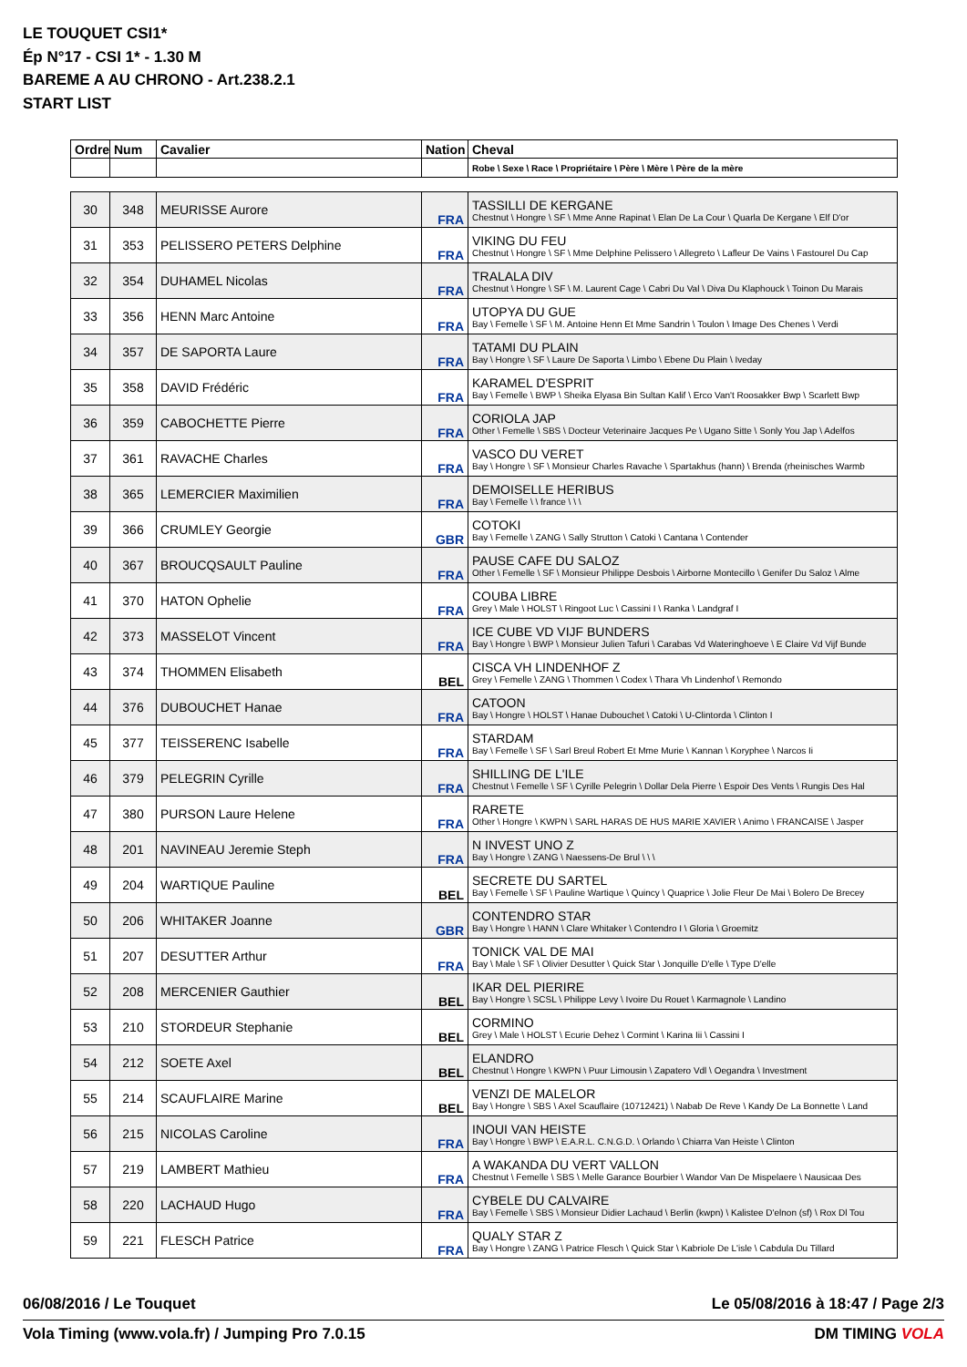LE TOUQUET CSI1*
Ép N°17 - CSI 1* - 1.30 M
BAREME A AU CHRONO - Art.238.2.1
START LIST
| Ordre | Num | Cavalier | Nation | Cheval |
| --- | --- | --- | --- | --- |
| | | | | Robe \ Sexe \ Race \ Propriétaire \ Père \ Mère \ Père de la mère |
| 30 | 348 | MEURISSE Aurore | FRA | TASSILLI DE KERGANE Chestnut \ Hongre \ SF \ Mme Anne Rapinat \ Elan De La Cour \ Quarla De Kergane \ Elf D'or |
| 31 | 353 | PELISSERO PETERS Delphine | FRA | VIKING DU FEU Chestnut \ Hongre \ SF \ Mme Delphine Pelissero \ Allegreto \ Lafleur De Vains \ Fastourel Du Cap |
| 32 | 354 | DUHAMEL Nicolas | FRA | TRALALA DIV Chestnut \ Hongre \ SF \ M. Laurent Cage \ Cabri Du Val \ Diva Du Klaphouck \ Toinon Du Marais |
| 33 | 356 | HENN Marc Antoine | FRA | UTOPYA DU GUE Bay \ Femelle \ SF \ M. Antoine Henn Et Mme Sandrin \ Toulon \ Image Des Chenes \ Verdi |
| 34 | 357 | DE SAPORTA Laure | FRA | TATAMI DU PLAIN Bay \ Hongre \ SF \ Laure De Saporta \ Limbo \ Ebene Du Plain \ Iveday |
| 35 | 358 | DAVID Frédéric | FRA | KARAMEL D'ESPRIT Bay \ Femelle \ BWP \ Sheika Elyasa Bin Sultan Kalif \ Erco Van't Roosakker Bwp \ Scarlett Bwp |
| 36 | 359 | CABOCHETTE Pierre | FRA | CORIOLA JAP Other \ Femelle \ SBS \ Docteur Veterinaire Jacques Pe \ Ugano Sitte \ Sonly You Jap \ Adelfos |
| 37 | 361 | RAVACHE Charles | FRA | VASCO DU VERET Bay \ Hongre \ SF \ Monsieur Charles Ravache \ Spartakhus (hann) \ Brenda (rheinisches Warmb |
| 38 | 365 | LEMERCIER Maximilien | FRA | DEMOISELLE HERIBUS Bay \ Femelle \ \ france \ \ \ |
| 39 | 366 | CRUMLEY Georgie | GBR | COTOKI Bay \ Femelle \ ZANG \ Sally Strutton \ Catoki \ Cantana \ Contender |
| 40 | 367 | BROUCQSAULT Pauline | FRA | PAUSE CAFE DU SALOZ Other \ Femelle \ SF \ Monsieur Philippe Desbois \ Airborne Montecillo \ Genifer Du Saloz \ Alme |
| 41 | 370 | HATON Ophelie | FRA | COUBA LIBRE Grey \ Male \ HOLST \ Ringoot Luc \ Cassini I \ Ranka \ Landgraf I |
| 42 | 373 | MASSELOT Vincent | FRA | ICE CUBE VD VIJF BUNDERS Bay \ Hongre \ BWP \ Monsieur Julien Tafuri \ Carabas Vd Wateringhoeve \ E Claire Vd Vijf Bunde |
| 43 | 374 | THOMMEN Elisabeth | BEL | CISCA VH LINDENHOF Z Grey \ Femelle \ ZANG \ Thommen \ Codex \ Thara Vh Lindenhof \ Remondo |
| 44 | 376 | DUBOUCHET Hanae | FRA | CATOON Bay \ Hongre \ HOLST \ Hanae Dubouchet \ Catoki \ U-Clintorda \ Clinton I |
| 45 | 377 | TEISSERENC Isabelle | FRA | STARDAM Bay \ Femelle \ SF \ Sarl Breul Robert Et Mme Murie \ Kannan \ Koryphee \ Narcos Ii |
| 46 | 379 | PELEGRIN Cyrille | FRA | SHILLING DE L'ILE Chestnut \ Femelle \ SF \ Cyrille Pelegrin \ Dollar Dela Pierre \ Espoir Des Vents \ Rungis Des Hal |
| 47 | 380 | PURSON Laure Helene | FRA | RARETE Other \ Hongre \ KWPN \ SARL HARAS DE HUS MARIE XAVIER \ Animo \ FRANCAISE \ Jasper |
| 48 | 201 | NAVINEAU Jeremie Steph | FRA | N INVEST UNO Z Bay \ Hongre \ ZANG \ Naessens-De Brul \ \ \ |
| 49 | 204 | WARTIQUE Pauline | BEL | SECRETE DU SARTEL Bay \ Femelle \ SF \ Pauline Wartique \ Quincy \ Quaprice \ Jolie Fleur De Mai \ Bolero De Brecey |
| 50 | 206 | WHITAKER Joanne | GBR | CONTENDRO STAR Bay \ Hongre \ HANN \ Clare Whitaker \ Contendro I \ Gloria \ Groemitz |
| 51 | 207 | DESUTTER Arthur | FRA | TONICK VAL DE MAI Bay \ Male \ SF \ Olivier Desutter \ Quick Star \ Jonquille D'elle \ Type D'elle |
| 52 | 208 | MERCENIER Gauthier | BEL | IKAR DEL PIERIRE Bay \ Hongre \ SCSL \ Philippe Levy \ Ivoire Du Rouet \ Karmagnole \ Landino |
| 53 | 210 | STORDEUR Stephanie | BEL | CORMINO Grey \ Male \ HOLST \ Ecurie Dehez \ Cormint \ Karina Iii \ Cassini I |
| 54 | 212 | SOETE Axel | BEL | ELANDRO Chestnut \ Hongre \ KWPN \ Puur Limousin \ Zapatero Vdl \ Oegandra \ Investment |
| 55 | 214 | SCAUFLAIRE Marine | BEL | VENZI DE MALELOR Bay \ Hongre \ SBS \ Axel Scauflaire (10712421) \ Nabab De Reve \ Kandy De La Bonnette \ Land |
| 56 | 215 | NICOLAS Caroline | FRA | INOUI VAN HEISTE Bay \ Hongre \ BWP \ E.A.R.L. C.N.G.D. \ Orlando \ Chiarra Van Heiste \ Clinton |
| 57 | 219 | LAMBERT Mathieu | FRA | A WAKANDA DU VERT VALLON Chestnut \ Femelle \ SBS \ Melle Garance Bourbier \ Wandor Van De Mispelaere \ Nausicaa Des |
| 58 | 220 | LACHAUD Hugo | FRA | CYBELE DU CALVAIRE Bay \ Femelle \ SBS \ Monsieur Didier Lachaud \ Berlin (kwpn) \ Kalistee D'elnon (sf) \ Rox Dl Tou |
| 59 | 221 | FLESCH Patrice | FRA | QUALY STAR Z Bay \ Hongre \ ZANG \ Patrice Flesch \ Quick Star \ Kabriole De L'isle \ Cabdula Du Tillard |
06/08/2016 / Le Touquet Le 05/08/2016 à 18:47 / Page 2/3
Vola Timing (www.vola.fr) / Jumping Pro 7.0.15 DM TIMING VOLA